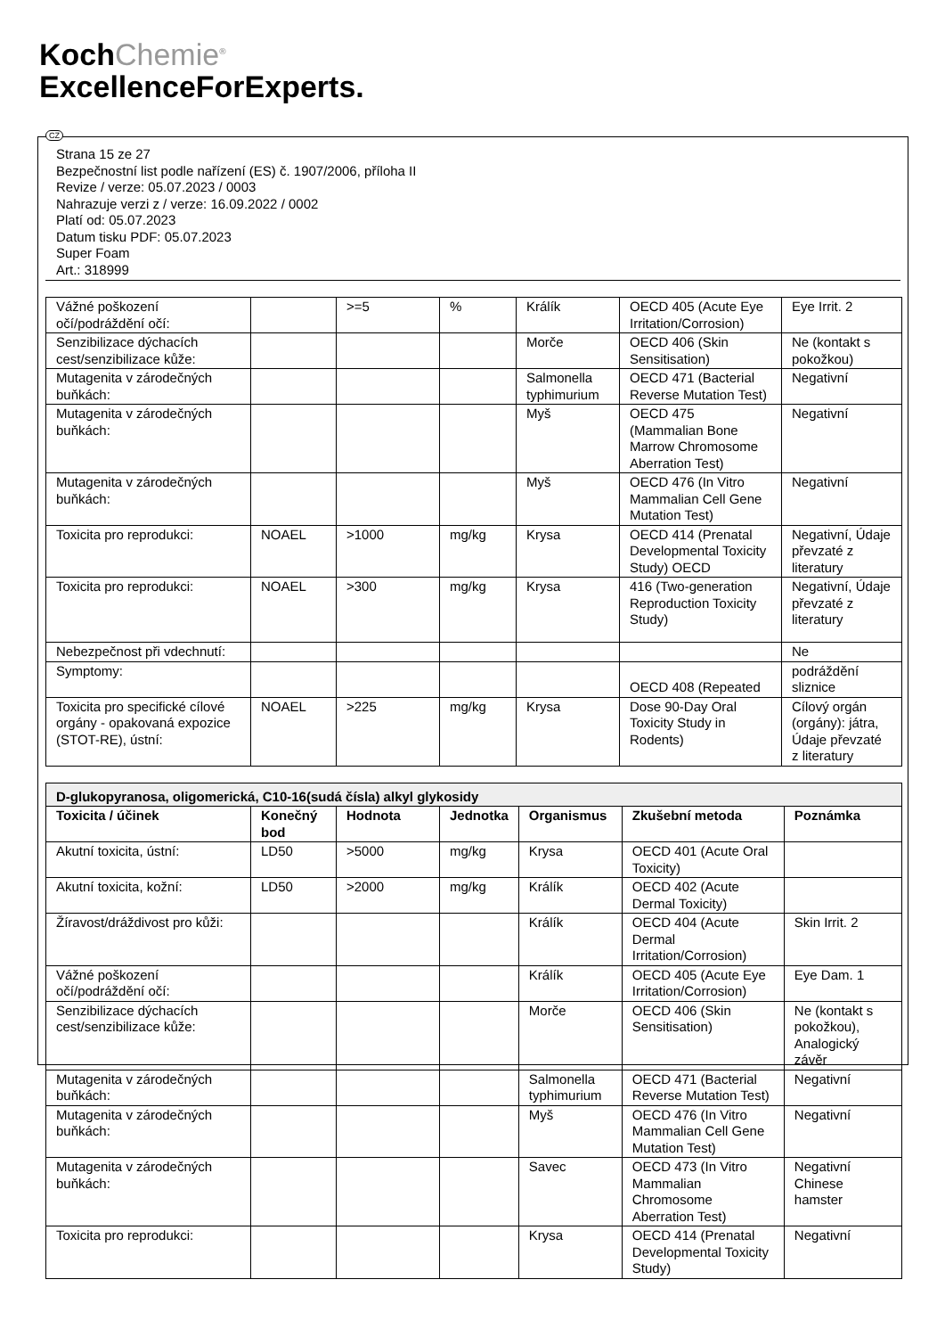KochChemie<sup>®</sup>
ExcellenceForExperts.
CZ
Strana 15 ze 27
Bezpečnostní list podle nařízení (ES) č. 1907/2006, příloha II
Revize / verze: 05.07.2023 / 0003
Nahrazuje verzi z / verze: 16.09.2022 / 0002
Platí od: 05.07.2023
Datum tisku PDF: 05.07.2023
Super Foam
Art.: 318999
| Vážné poškození očí/podráždění očí: | | >=5 | % | Králík | OECD 405 (Acute Eye Irritation/Corrosion) | Eye Irrit. 2 |
| Senzibilizace dýchacích cest/senzibilizace kůže: | | | | Morče | OECD 406 (Skin Sensitisation) | Ne (kontakt s pokožkou) |
| Mutagenita v zárodečných buňkách: | | | | Salmonella typhimurium | OECD 471 (Bacterial Reverse Mutation Test) | Negativní |
| Mutagenita v zárodečných buňkách: | | | | Myš | OECD 475 (Mammalian Bone Marrow Chromosome Aberration Test) | Negativní |
| Mutagenita v zárodečných buňkách: | | | | Myš | OECD 476 (In Vitro Mammalian Cell Gene Mutation Test) | Negativní |
| Toxicita pro reprodukci: | NOAEL | >1000 | mg/kg | Krysa | OECD 414 (Prenatal Developmental Toxicity Study) OECD | Negativní, Údaje převzaté z literatury |
| Toxicita pro reprodukci: | NOAEL | >300 | mg/kg | Krysa | 416 (Two-generation Reproduction Toxicity Study) | Negativní, Údaje převzaté z literatury |
| Nebezpečnost při vdechnutí: | | | | | | Ne |
| Symptomy: | | | | | OECD 408 (Repeated | podráždění sliznice |
| Toxicita pro specifické cílové orgány - opakovaná expozice (STOT-RE), ústní: | NOAEL | >225 | mg/kg | Krysa | Dose 90-Day Oral Toxicity Study in Rodents) | Cílový orgán (orgány): játra, Údaje převzaté z literatury |
| D-glukopyranosa, oligomerická, C10-16(sudá čísla) alkyl glykosidy | | | | | | |
| Toxicita / účinek | Konečný bod | Hodnota | Jednotka | Organismus | Zkušební metoda | Poznámka |
| Akutní toxicita, ústní: | LD50 | >5000 | mg/kg | Krysa | OECD 401 (Acute Oral Toxicity) | |
| Akutní toxicita, kožní: | LD50 | >2000 | mg/kg | Králík | OECD 402 (Acute Dermal Toxicity) | |
| Žíravost/dráždivost pro kůži: | | | | Králík | OECD 404 (Acute Dermal Irritation/Corrosion) | Skin Irrit. 2 |
| Vážné poškození očí/podráždění očí: | | | | Králík | OECD 405 (Acute Eye Irritation/Corrosion) | Eye Dam. 1 |
| Senzibilizace dýchacích cest/senzibilizace kůže: | | | | Morče | OECD 406 (Skin Sensitisation) | Ne (kontakt s pokožkou), Analogický závěr |
| Mutagenita v zárodečných buňkách: | | | | Salmonella typhimurium | OECD 471 (Bacterial Reverse Mutation Test) | Negativní |
| Mutagenita v zárodečných buňkách: | | | | Myš | OECD 476 (In Vitro Mammalian Cell Gene Mutation Test) | Negativní |
| Mutagenita v zárodečných buňkách: | | | | Savec | OECD 473 (In Vitro Mammalian Chromosome Aberration Test) | Negativní Chinese hamster |
| Toxicita pro reprodukci: | | | | Krysa | OECD 414 (Prenatal Developmental Toxicity Study) | Negativní |